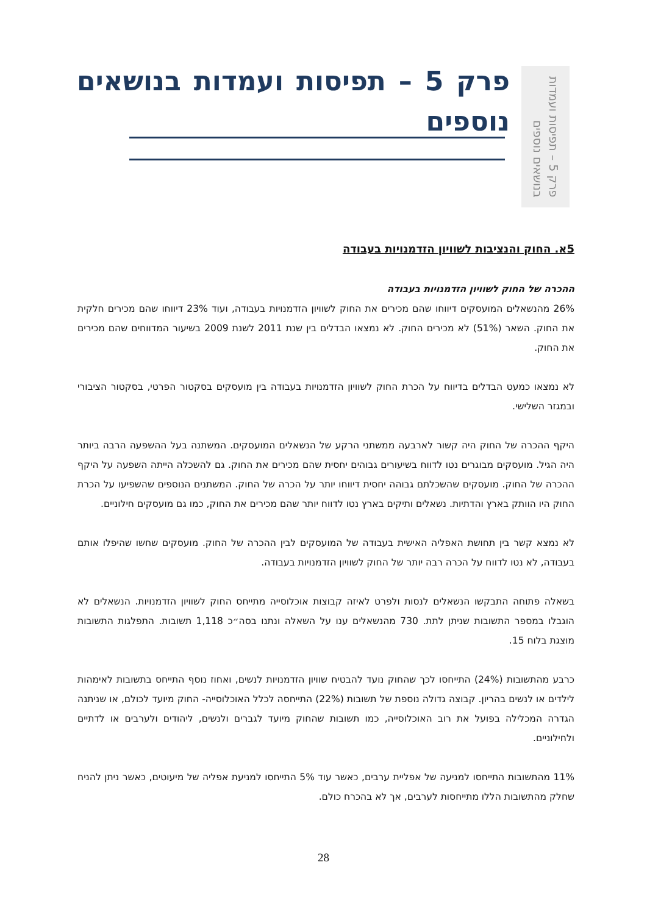פרק 5 – תפיסות ועמדות
בנושאים נוספים
פרק 5 – תפיסות ועמדות בנושאים נוספים
5א. החוק והנציבות לשוויון הזדמנויות בעבודה
ההכרה של החוק לשוויון הזדמנויות בעבודה
26% מהנשאלים המועסקים דיווחו שהם מכירים את החוק לשוויון הזדמנויות בעבודה, ועוד 23% דיווחו שהם מכירים חלקית את החוק. השאר (51%) לא מכירים החוק. לא נמצאו הבדלים בין שנת 2011 לשנת 2009 בשיעור המדווחים שהם מכירים את החוק.
לא נמצאו כמעט הבדלים בדיווח על הכרת החוק לשוויון הזדמנויות בעבודה בין מועסקים בסקטור הפרטי, בסקטור הציבורי ובמגזר השלישי.
היקף ההכרה של החוק היה קשור לארבעה ממשתני הרקע של הנשאלים המועסקים. המשתנה בעל ההשפעה הרבה ביותר היה הגיל. מועסקים מבוגרים נטו לדווח בשיעורים גבוהים יחסית שהם מכירים את החוק. גם להשכלה הייתה השפעה על היקף ההכרה של החוק. מועסקים שהשכלתם גבוהה יחסית דיווחו יותר על הכרה של החוק. המשתנים הנוספים שהשפיעו על הכרת החוק היו הוותק בארץ והדתיות. נשאלים ותיקים בארץ נטו לדווח יותר שהם מכירים את החוק, כמו גם מועסקים חילוניים.
לא נמצא קשר בין תחושת האפליה האישית בעבודה של המועסקים לבין ההכרה של החוק. מועסקים שחשו שהיפלו אותם בעבודה, לא נטו לדווח על הכרה רבה יותר של החוק לשוויון הזדמנויות בעבודה.
בשאלה פתוחה התבקשו הנשאלים לנסות ולפרט לאיזה קבוצות אוכלוסייה מתייחס החוק לשוויון הזדמנויות. הנשאלים לא הוגבלו במספר התשובות שניתן לתת. 730 מהנשאלים ענו על השאלה ונתנו בסה״כ 1,118 תשובות. התפלגות התשובות מוצגת בלוח 15.
כרבע מהתשובות (24%) התייחסו לכך שהחוק נועד להבטיח שוויון הזדמנויות לנשים, ואחוז נוסף התייחס בתשובות לאימהות לילדים או לנשים בהריון. קבוצה גדולה נוספת של תשובות (22%) התייחסה לכלל האוכלוסייה- החוק מיועד לכולם, או שניתנה הגדרה המכלילה בפועל את רוב האוכלוסייה, כמו תשובות שהחוק מיועד לגברים ולנשים, ליהודים ולערבים או לדתיים ולחילוניים.
11% מהתשובות התייחסו למניעה של אפליית ערבים, כאשר עוד 5% התייחסו למניעת אפליה של מיעוטים, כאשר ניתן להניח שחלק מהתשובות הללו מתייחסות לערבים, אך לא בהכרח כולם.
28